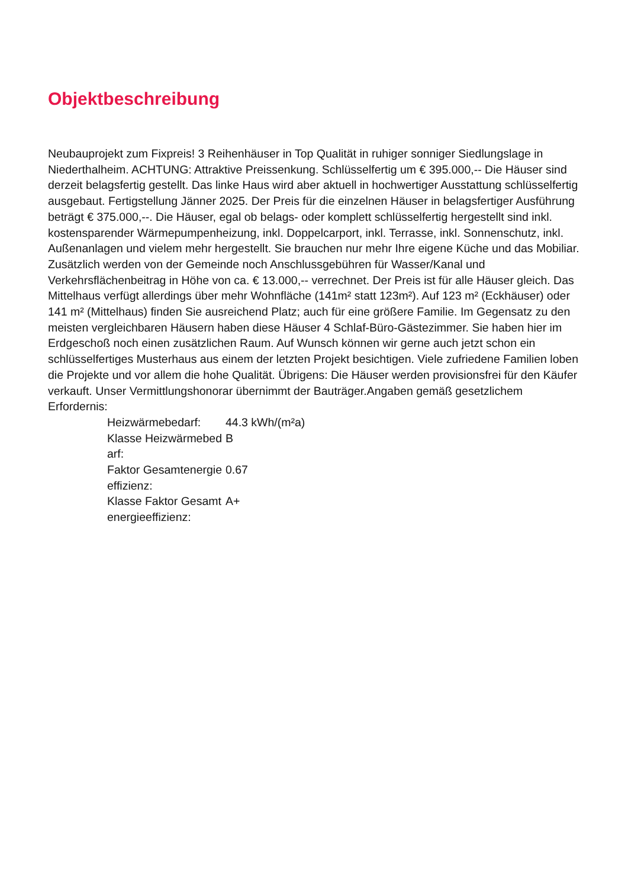Objektbeschreibung
Neubauprojekt zum Fixpreis! 3 Reihenhäuser in Top Qualität in ruhiger sonniger Siedlungslage in Niederthalheim. ACHTUNG: Attraktive Preissenkung. Schlüsselfertig um € 395.000,-- Die Häuser sind derzeit belagsfertig gestellt. Das linke Haus wird aber aktuell in hochwertiger Ausstattung schlüsselfertig ausgebaut. Fertigstellung Jänner 2025. Der Preis für die einzelnen Häuser in belagsfertiger Ausführung beträgt € 375.000,--. Die Häuser, egal ob belags- oder komplett schlüsselfertig hergestellt sind inkl. kostensparender Wärmepumpenheizung, inkl. Doppelcarport, inkl. Terrasse, inkl. Sonnenschutz, inkl. Außenanlagen und vielem mehr hergestellt. Sie brauchen nur mehr Ihre eigene Küche und das Mobiliar. Zusätzlich werden von der Gemeinde noch Anschlussgebühren für Wasser/Kanal und Verkehrsflächenbeitrag in Höhe von ca. € 13.000,-- verrechnet. Der Preis ist für alle Häuser gleich. Das Mittelhaus verfügt allerdings über mehr Wohnfläche (141m² statt 123m²). Auf 123 m² (Eckhäuser) oder 141 m² (Mittelhaus) finden Sie ausreichend Platz; auch für eine größere Familie. Im Gegensatz zu den meisten vergleichbaren Häusern haben diese Häuser 4 Schlaf-Büro-Gästezimmer. Sie haben hier im Erdgeschoß noch einen zusätzlichen Raum. Auf Wunsch können wir gerne auch jetzt schon ein schlüsselfertiges Musterhaus aus einem der letzten Projekt besichtigen. Viele zufriedene Familien loben die Projekte und vor allem die hohe Qualität. Übrigens: Die Häuser werden provisionsfrei für den Käufer verkauft. Unser Vermittlungshonorar übernimmt der Bauträger.Angaben gemäß gesetzlichem Erfordernis:
| Heizwärmebedarf: | 44.3 kWh/(m²a) |
| Klasse Heizwärmebedarf: | B |
| Faktor Gesamtenergieeffizienz: | 0.67 |
| Klasse Faktor Gesamtenergieeffizienz: | A+ |